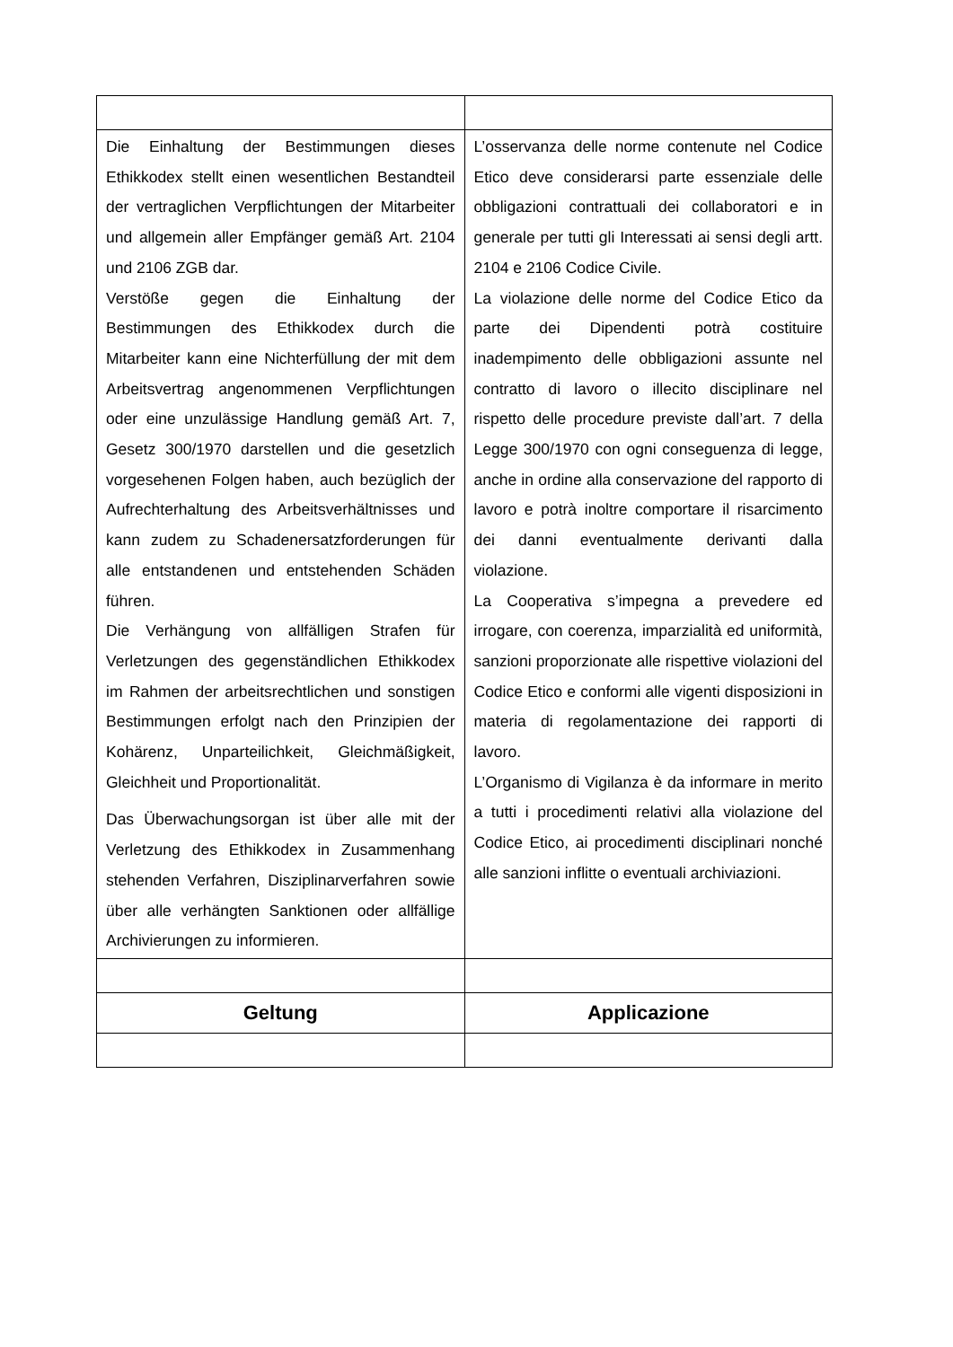| Die Einhaltung der Bestimmungen dieses Ethikkodex stellt einen wesentlichen Bestandteil der vertraglichen Verpflichtungen der Mitarbeiter und allgemein aller Empfänger gemäß Art. 2104 und 2106 ZGB dar. Verstöße gegen die Einhaltung der Bestimmungen des Ethikkodex durch die Mitarbeiter kann eine Nichterfüllung der mit dem Arbeitsvertrag angenommenen Verpflichtungen oder eine unzulässige Handlung gemäß Art. 7, Gesetz 300/1970 darstellen und die gesetzlich vorgesehenen Folgen haben, auch bezüglich der Aufrechterhaltung des Arbeitsverhältnisses und kann zudem zu Schadenersatzforderungen für alle entstandenen und entstehenden Schäden führen. Die Verhängung von allfälligen Strafen für Verletzungen des gegenständlichen Ethikkodex im Rahmen der arbeitsrechtlichen und sonstigen Bestimmungen erfolgt nach den Prinzipien der Kohärenz, Unparteilichkeit, Gleichmäßigkeit, Gleichheit und Proportionalität. Das Überwachungsorgan ist über alle mit der Verletzung des Ethikkodex in Zusammenhang stehenden Verfahren, Disziplinarverfahren sowie über alle verhängten Sanktionen oder allfällige Archivierungen zu informieren. | L’osservanza delle norme contenute nel Codice Etico deve considerarsi parte essenziale delle obbligazioni contrattuali dei collaboratori e in generale per tutti gli Interessati ai sensi degli artt. 2104 e 2106 Codice Civile. La violazione delle norme del Codice Etico da parte dei Dipendenti potrà costituire inadempimento delle obbligazioni assunte nel contratto di lavoro o illecito disciplinare nel rispetto delle procedure previste dall’art. 7 della Legge 300/1970 con ogni conseguenza di legge, anche in ordine alla conservazione del rapporto di lavoro e potrà inoltre comportare il risarcimento dei danni eventualmente derivanti dalla violazione. La Cooperativa s’impegna a prevedere ed irrogare, con coerenza, imparzialità ed uniformità, sanzioni proporzionate alle rispettive violazioni del Codice Etico e conformi alle vigenti disposizioni in materia di regolamentazione dei rapporti di lavoro. L’Organismo di Vigilanza è da informare in merito a tutti i procedimenti relativi alla violazione del Codice Etico, ai procedimenti disciplinari nonché alle sanzioni inflitte o eventuali archiviazioni. |
| Geltung | Applicazione |